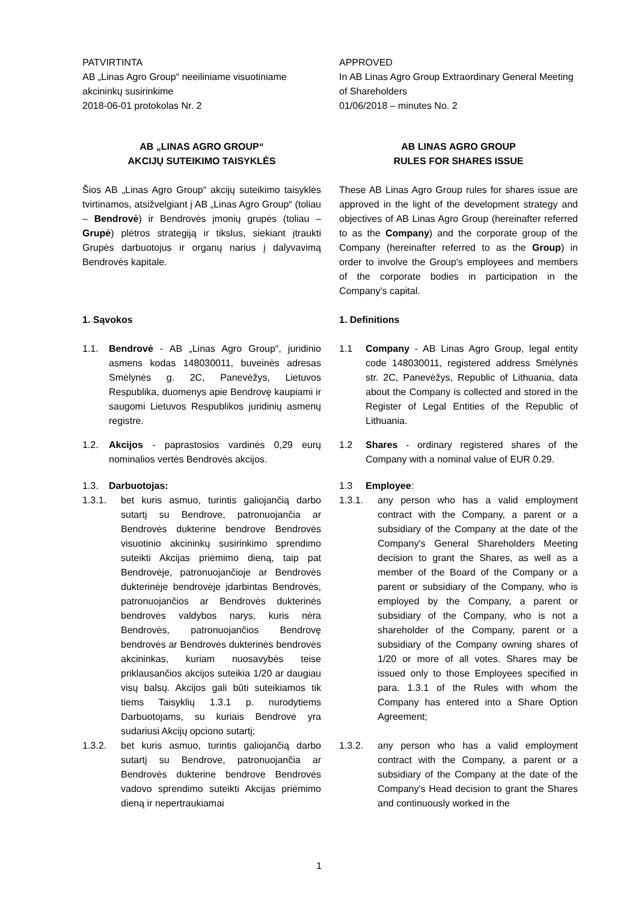PATVIRTINTA
AB „Linas Agro Group“ neeiliniame visuotiniame akcininkų susirinkime
2018-06-01 protokolas Nr. 2
APPROVED
In AB Linas Agro Group Extraordinary General Meeting of Shareholders
01/06/2018 – minutes No. 2
AB „LINAS AGRO GROUP“
AKCIJŲ SUTEIKIMO TAISYKLĖS
AB LINAS AGRO GROUP
RULES FOR SHARES ISSUE
Šios AB „Linas Agro Group“ akcijų suteikimo taisyklės tvirtinamos, atsižvelgiant į AB „Linas Agro Group“ (toliau – Bendrovė) ir Bendrovės įmonių grupės (toliau – Grupė) plėtros strategiją ir tikslus, siekiant įtraukti Grupės darbuotojus ir organų narius į dalyvavimą Bendrovės kapitale.
These AB Linas Agro Group rules for shares issue are approved in the light of the development strategy and objectives of AB Linas Agro Group (hereinafter referred to as the Company) and the corporate group of the Company (hereinafter referred to as the Group) in order to involve the Group's employees and members of the corporate bodies in participation in the Company's capital.
1. Sąvokos 1. Definitions
1.1. Bendrovė - AB „Linas Agro Group“, juridinio asmens kodas 148030011, buveinės adresas Smėlynės g. 2C, Panevėžys, Lietuvos Respublika, duomenys apie Bendrovę kaupiami ir saugomi Lietuvos Respublikos juridinių asmenų registre.
1.1 Company - AB Linas Agro Group, legal entity code 148030011, registered address Smėlynės str. 2C, Panevėžys, Republic of Lithuania, data about the Company is collected and stored in the Register of Legal Entities of the Republic of Lithuania.
1.2. Akcijos - paprastosios vardinės 0,29 eurų nominalios vertės Bendrovės akcijos.
1.2 Shares - ordinary registered shares of the Company with a nominal value of EUR 0.29.
1.3. Darbuotojas: 1.3 Employee:
1.3.1. bet kuris asmuo, turintis galiojančią darbo sutartį su Bendrove, patronuojančia ar Bendrovės dukterine bendrove Bendrovės visuotinio akcininkų susirinkimo sprendimo suteikti Akcijas priėmimo dieną, taip pat Bendrovėje, patronuojančioje ar Bendrovės dukterinėje bendrovėje įdarbintas Bendrovės, patronuojančios ar Bendrovės dukterinės bendrovės valdybos narys, kuris nėra Bendrovės, patronuojančios Bendrovę bendrovės ar Bendrovės dukterinės bendrovės akcininkas, kuriam nuosavybės teise priklausančios akcijos suteikia 1/20 ar daugiau visų balsų. Akcijos gali būti suteikiamos tik tiems Taisyklių 1.3.1 p. nurodytiems Darbuotojams, su kuriais Bendrovė yra sudariusi Akcijų opciono sutartį;
1.3.1. any person who has a valid employment contract with the Company, a parent or a subsidiary of the Company at the date of the Company's General Shareholders Meeting decision to grant the Shares, as well as a member of the Board of the Company or a parent or subsidiary of the Company, who is employed by the Company, a parent or subsidiary of the Company, who is not a shareholder of the Company, parent or a subsidiary of the Company owning shares of 1/20 or more of all votes. Shares may be issued only to those Employees specified in para. 1.3.1 of the Rules with whom the Company has entered into a Share Option Agreement;
1.3.2. bet kuris asmuo, turintis galiojančią darbo sutartį su Bendrove, patronuojančia ar Bendrovės dukterine bendrove Bendrovės vadovo sprendimo suteikti Akcijas priėmimo dieną ir nepertraukiamai
1.3.2. any person who has a valid employment contract with the Company, a parent or a subsidiary of the Company at the date of the Company's Head decision to grant the Shares and continuously worked in the
1